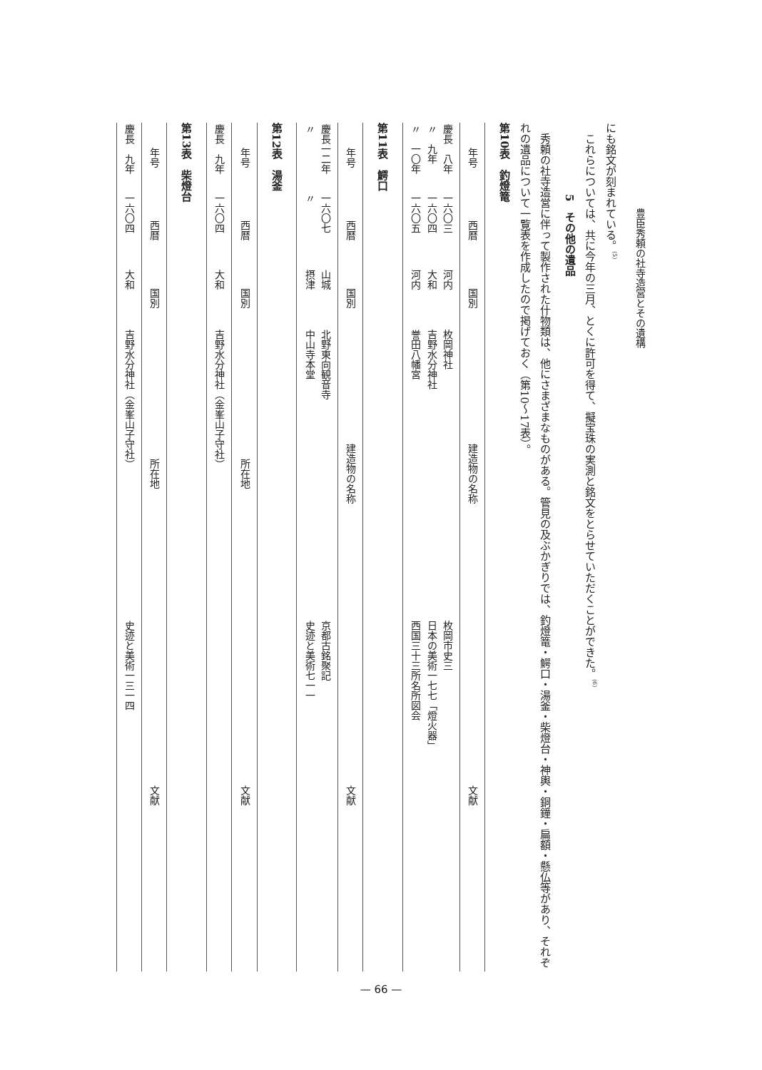豊臣秀頼の社寺造営とその遺構
にも銘文が刻まれている。<sup>(5)</sup>
　これらについては、共に今年の三月、とくに許可を得て、擬宝珠の実測と銘文をとらせていただくことができた。<sup>(6)</sup>
5　その他の遺品
　秀頼の社寺造営に伴って製作された什物類は、他にさまざまなものがある。管見の及ぶかぎりでは、釣燈篭・鰐口・湯釜・柴燈台・神輿・銅鐘・扁額・懸仏等があり、それぞれの遺品について一覧表を作成したので掲げておく（第10～17表）。
第10表　釣燈篭
| 年号 | 西暦 | 国別 | 建造物の名称 | 文献 |
| --- | --- | --- | --- | --- |
| 慶長 八年 〃 九年 〃 一〇年 | 一六〇三 一六〇四 一六〇五 | 河内 大和 河内 | 枚岡神社 吉野水分神社 誉田八幡宮 | 枚岡市史三 日本の美術一七七「燈火器」 西国三十三所名所図会 |
第11表　鰐口
| 年号 | 西暦 | 国別 | 建造物の名称 | 文献 |
| --- | --- | --- | --- | --- |
| 慶長一二年 〃 | 一六〇七 〃 | 山城 摂津 | 北野東向観音寺 中山寺本堂 | 京都古銘聚記 史迹と美術七一一 |
第12表　湯釜
| 年号 | 西暦 | 国別 | 所在地 | 文献 |
| --- | --- | --- | --- | --- |
| 慶長 九年 | 一六〇四 | 大和 | 吉野水分神社（金峯山子守社） | |
第13表　柴燈台
| 年号 | 西暦 | 国別 | 所在地 | 文献 |
| --- | --- | --- | --- | --- |
| 慶長 九年 | 一六〇四 | 大和 | 吉野水分神社（金峯山子守社） | 史迹と美術一三一四 |
— 66 —